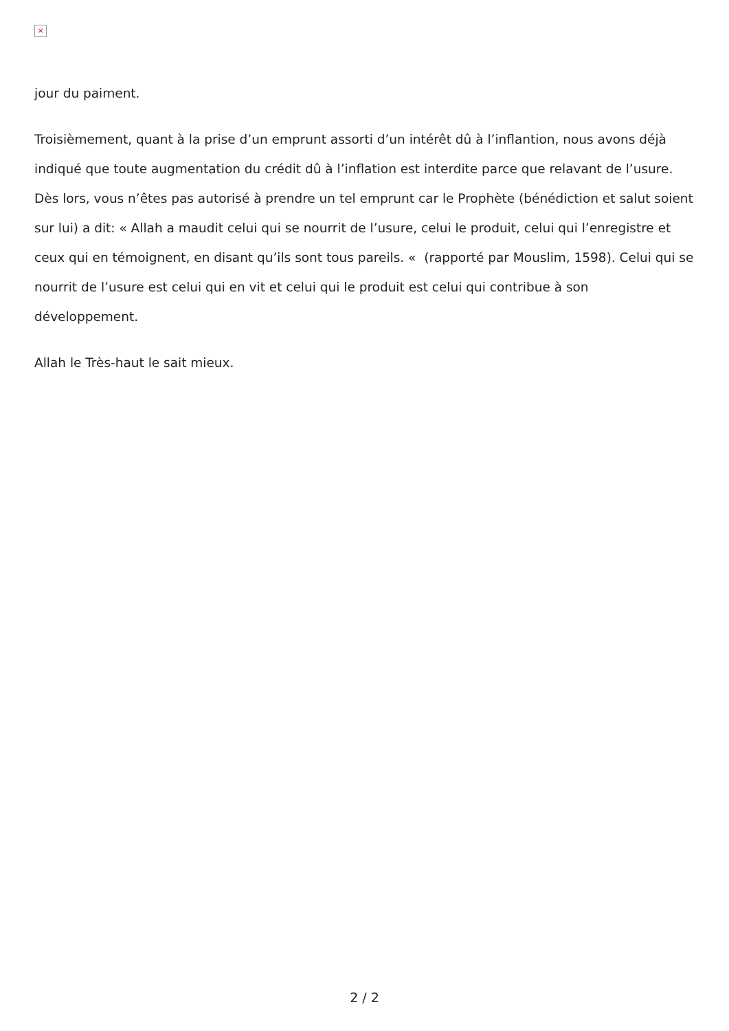×
jour du paiment.
Troisièmement, quant à la prise d’un emprunt assorti d’un intérêt dû à l’inflantion, nous avons déjà indiqué que toute augmentation du crédit dû à l’inflation est interdite parce que relavant de l’usure. Dès lors, vous n’êtes pas autorisé à prendre un tel emprunt car le Prophète (bénédiction et salut soient sur lui) a dit: « Allah a maudit celui qui se nourrit de l’usure, celui le produit, celui qui l’enregistre et ceux qui en témoignent, en disant qu’ils sont tous pareils. « (rapporté par Mouslim, 1598). Celui qui se nourrit de l’usure est celui qui en vit et celui qui le produit est celui qui contribue à son développement.
Allah le Très-haut le sait mieux.
2 / 2